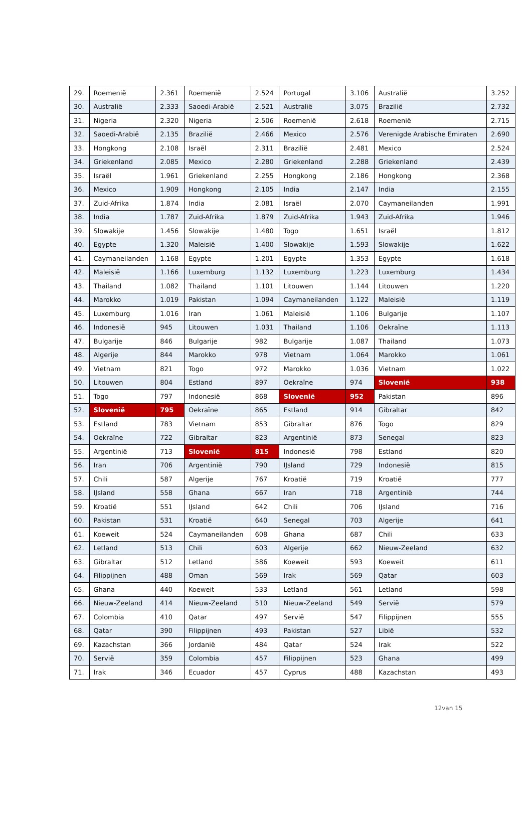| 29. | Roemenië | 2.361 | Roemenië | 2.524 | Portugal | 3.106 | Australië | 3.252 |
| 30. | Australië | 2.333 | Saoedi-Arabië | 2.521 | Australië | 3.075 | Brazilië | 2.732 |
| 31. | Nigeria | 2.320 | Nigeria | 2.506 | Roemenië | 2.618 | Roemenië | 2.715 |
| 32. | Saoedi-Arabië | 2.135 | Brazilië | 2.466 | Mexico | 2.576 | Verenigde Arabische Emiraten | 2.690 |
| 33. | Hongkong | 2.108 | Israël | 2.311 | Brazilië | 2.481 | Mexico | 2.524 |
| 34. | Griekenland | 2.085 | Mexico | 2.280 | Griekenland | 2.288 | Griekenland | 2.439 |
| 35. | Israël | 1.961 | Griekenland | 2.255 | Hongkong | 2.186 | Hongkong | 2.368 |
| 36. | Mexico | 1.909 | Hongkong | 2.105 | India | 2.147 | India | 2.155 |
| 37. | Zuid-Afrika | 1.874 | India | 2.081 | Israël | 2.070 | Caymaneilanden | 1.991 |
| 38. | India | 1.787 | Zuid-Afrika | 1.879 | Zuid-Afrika | 1.943 | Zuid-Afrika | 1.946 |
| 39. | Slowakije | 1.456 | Slowakije | 1.480 | Togo | 1.651 | Israël | 1.812 |
| 40. | Egypte | 1.320 | Maleisië | 1.400 | Slowakije | 1.593 | Slowakije | 1.622 |
| 41. | Caymaneilanden | 1.168 | Egypte | 1.201 | Egypte | 1.353 | Egypte | 1.618 |
| 42. | Maleisië | 1.166 | Luxemburg | 1.132 | Luxemburg | 1.223 | Luxemburg | 1.434 |
| 43. | Thailand | 1.082 | Thailand | 1.101 | Litouwen | 1.144 | Litouwen | 1.220 |
| 44. | Marokko | 1.019 | Pakistan | 1.094 | Caymaneilanden | 1.122 | Maleisië | 1.119 |
| 45. | Luxemburg | 1.016 | Iran | 1.061 | Maleisië | 1.106 | Bulgarije | 1.107 |
| 46. | Indonesië | 945 | Litouwen | 1.031 | Thailand | 1.106 | Oekraïne | 1.113 |
| 47. | Bulgarije | 846 | Bulgarije | 982 | Bulgarije | 1.087 | Thailand | 1.073 |
| 48. | Algerije | 844 | Marokko | 978 | Vietnam | 1.064 | Marokko | 1.061 |
| 49. | Vietnam | 821 | Togo | 972 | Marokko | 1.036 | Vietnam | 1.022 |
| 50. | Litouwen | 804 | Estland | 897 | Oekraïne | 974 | Slovenië | 938 |
| 51. | Togo | 797 | Indonesië | 868 | Slovenië | 952 | Pakistan | 896 |
| 52. | Slovenië | 795 | Oekraïne | 865 | Estland | 914 | Gibraltar | 842 |
| 53. | Estland | 783 | Vietnam | 853 | Gibraltar | 876 | Togo | 829 |
| 54. | Oekraïne | 722 | Gibraltar | 823 | Argentinië | 873 | Senegal | 823 |
| 55. | Argentinië | 713 | Slovenië | 815 | Indonesië | 798 | Estland | 820 |
| 56. | Iran | 706 | Argentinië | 790 | IJsland | 729 | Indonesië | 815 |
| 57. | Chili | 587 | Algerije | 767 | Kroatië | 719 | Kroatië | 777 |
| 58. | IJsland | 558 | Ghana | 667 | Iran | 718 | Argentinië | 744 |
| 59. | Kroatië | 551 | IJsland | 642 | Chili | 706 | IJsland | 716 |
| 60. | Pakistan | 531 | Kroatië | 640 | Senegal | 703 | Algerije | 641 |
| 61. | Koeweit | 524 | Caymaneilanden | 608 | Ghana | 687 | Chili | 633 |
| 62. | Letland | 513 | Chili | 603 | Algerije | 662 | Nieuw-Zeeland | 632 |
| 63. | Gibraltar | 512 | Letland | 586 | Koeweit | 593 | Koeweit | 611 |
| 64. | Filippijnen | 488 | Oman | 569 | Irak | 569 | Qatar | 603 |
| 65. | Ghana | 440 | Koeweit | 533 | Letland | 561 | Letland | 598 |
| 66. | Nieuw-Zeeland | 414 | Nieuw-Zeeland | 510 | Nieuw-Zeeland | 549 | Servië | 579 |
| 67. | Colombia | 410 | Qatar | 497 | Servië | 547 | Filippijnen | 555 |
| 68. | Qatar | 390 | Filippijnen | 493 | Pakistan | 527 | Libië | 532 |
| 69. | Kazachstan | 366 | Jordanië | 484 | Qatar | 524 | Irak | 522 |
| 70. | Servië | 359 | Colombia | 457 | Filippijnen | 523 | Ghana | 499 |
| 71. | Irak | 346 | Ecuador | 457 | Cyprus | 488 | Kazachstan | 493 |
12van 15